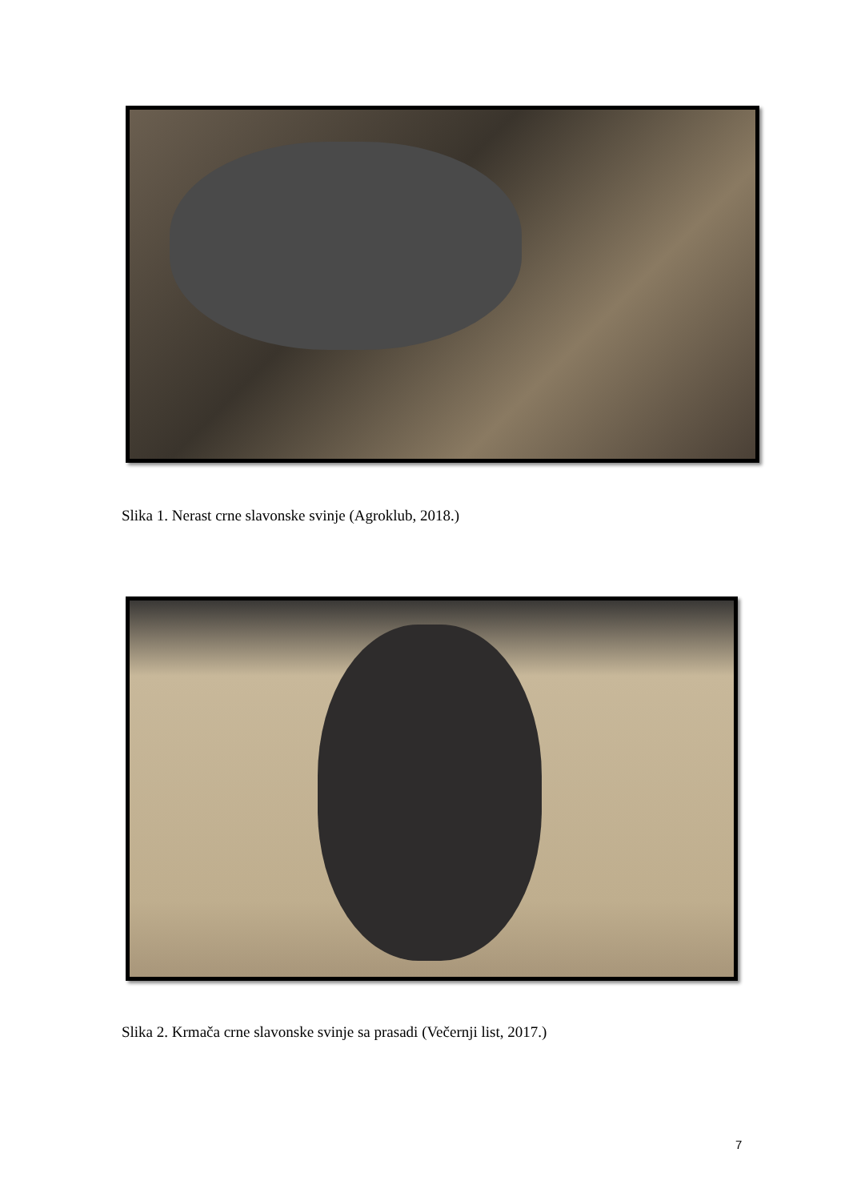Slika 1. Nerast crne slavonske svinje (Agroklub, 2018.)
Slika 2. Krmača crne slavonske svinje sa prasadi (Večernji list, 2017.)
7